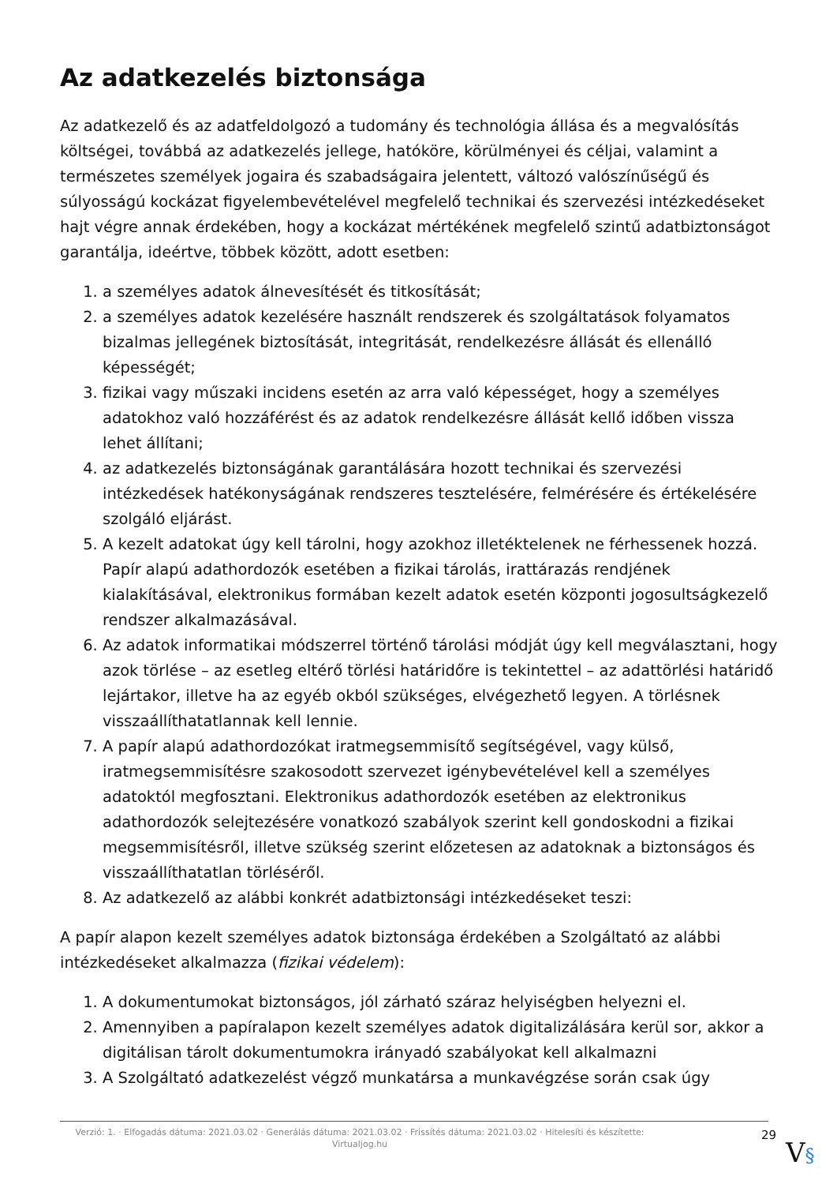Az adatkezelés biztonsága
Az adatkezelő és az adatfeldolgozó a tudomány és technológia állása és a megvalósítás költségei, továbbá az adatkezelés jellege, hatóköre, körülményei és céljai, valamint a természetes személyek jogaira és szabadságaira jelentett, változó valószínűségű és súlyosságú kockázat figyelembevételével megfelelő technikai és szervezési intézkedéseket hajt végre annak érdekében, hogy a kockázat mértékének megfelelő szintű adatbiztonságot garantálja, ideértve, többek között, adott esetben:
1. a személyes adatok álnevesítését és titkosítását;
2. a személyes adatok kezelésére használt rendszerek és szolgáltatások folyamatos bizalmas jellegének biztosítását, integritását, rendelkezésre állását és ellenálló képességét;
3. fizikai vagy műszaki incidens esetén az arra való képességet, hogy a személyes adatokhoz való hozzáférést és az adatok rendelkezésre állását kellő időben vissza lehet állítani;
4. az adatkezelés biztonságának garantálására hozott technikai és szervezési intézkedések hatékonyságának rendszeres tesztelésére, felmérésére és értékelésére szolgáló eljárást.
5. A kezelt adatokat úgy kell tárolni, hogy azokhoz illetéktelenek ne férhessenek hozzá. Papír alapú adathordozók esetében a fizikai tárolás, irattárazás rendjének kialakításával, elektronikus formában kezelt adatok esetén központi jogosultságkezelő rendszer alkalmazásával.
6. Az adatok informatikai módszerrel történő tárolási módját úgy kell megválasztani, hogy azok törlése – az esetleg eltérő törlési határidőre is tekintettel – az adattörlési határidő lejártakor, illetve ha az egyéb okból szükséges, elvégezhető legyen. A törlésnek visszaállíthatatlannak kell lennie.
7. A papír alapú adathordozókat iratmegsemmisítő segítségével, vagy külső, iratmegsemmisítésre szakosodott szervezet igénybevételével kell a személyes adatoktól megfosztani. Elektronikus adathordozók esetében az elektronikus adathordozók selejtezésére vonatkozó szabályok szerint kell gondoskodni a fizikai megsemmisítésről, illetve szükség szerint előzetesen az adatoknak a biztonságos és visszaállíthatatlan törléséről.
8. Az adatkezelő az alábbi konkrét adatbiztonsági intézkedéseket teszi:
A papír alapon kezelt személyes adatok biztonsága érdekében a Szolgáltató az alábbi intézkedéseket alkalmazza (fizikai védelem):
1. A dokumentumokat biztonságos, jól zárható száraz helyiségben helyezni el.
2. Amennyiben a papíralapon kezelt személyes adatok digitalizálására kerül sor, akkor a digitálisan tárolt dokumentumokra irányadó szabályokat kell alkalmazni
3. A Szolgáltató adatkezelést végző munkatársa a munkavégzése során csak úgy
Verzió: 1. · Elfogadás dátuma: 2021.03.02 · Generálás dátuma: 2021.03.02 · Frissítés dátuma: 2021.03.02 · Hitelesíti és készítette: Virtualjog.hu
29
V§